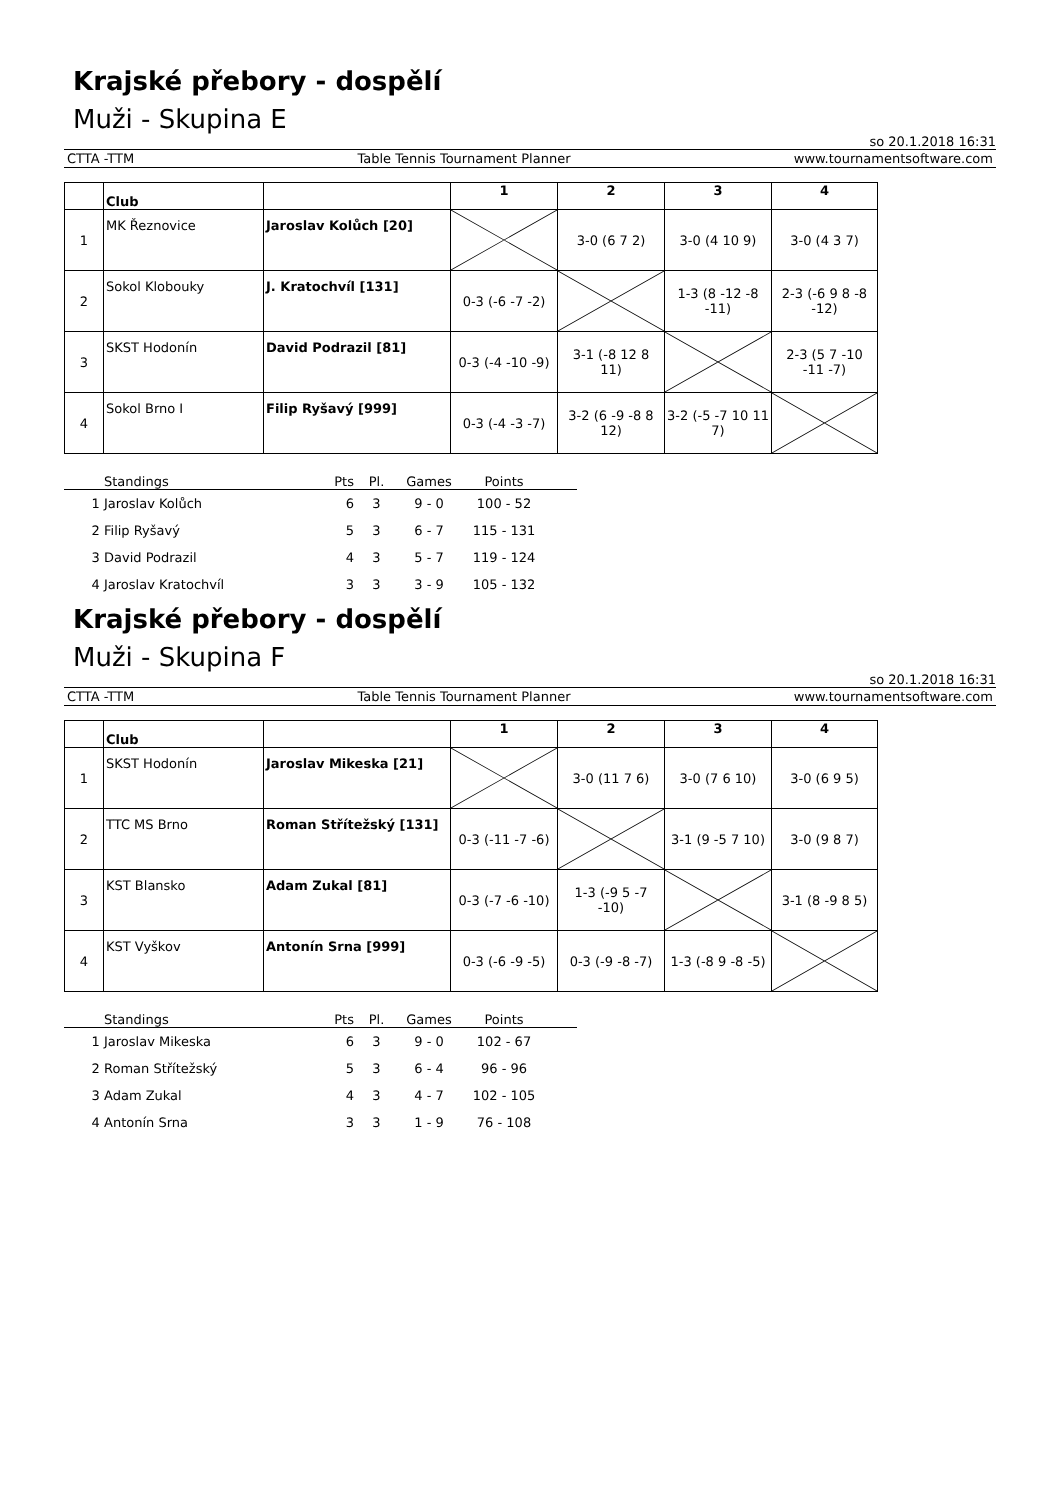Krajské přebory - dospělí
Muži - Skupina E
so 20.1.2018 16:31
CTTA -TTM Table Tennis Tournament Planner www.tournamentsoftware.com
| | Club | | 1 | 2 | 3 | 4 |
| --- | --- | --- | --- | --- | --- | --- |
| 1 | MK Řeznovice | Jaroslav Kolůch [20] | | 3-0 (6 7 2) | 3-0 (4 10 9) | 3-0 (4 3 7) |
| 2 | Sokol Klobouky | J. Kratochvíl [131] | 0-3 (-6 -7 -2) | | 1-3 (8 -12 -8 -11) | 2-3 (-6 9 8 -8 -12) |
| 3 | SKST Hodonín | David Podrazil [81] | 0-3 (-4 -10 -9) | 3-1 (-8 12 8 11) | | 2-3 (5 7 -10 -11 -7) |
| 4 | Sokol Brno I | Filip Ryšavý [999] | 0-3 (-4 -3 -7) | 3-2 (6 -9 -8 8 12) | 3-2 (-5 -7 10 11 7) | |
| | Standings | Pts | Pl. | Games | Points | |
| --- | --- | --- | --- | --- | --- | --- |
| 1 | Jaroslav Kolůch | 6 | 3 | 9 - 0 | 100 - 52 | |
| 2 | Filip Ryšavý | 5 | 3 | 6 - 7 | 115 - 131 | |
| 3 | David Podrazil | 4 | 3 | 5 - 7 | 119 - 124 | |
| 4 | Jaroslav Kratochvíl | 3 | 3 | 3 - 9 | 105 - 132 | |
Krajské přebory - dospělí
Muži - Skupina F
so 20.1.2018 16:31
CTTA -TTM Table Tennis Tournament Planner www.tournamentsoftware.com
| | Club | | 1 | 2 | 3 | 4 |
| --- | --- | --- | --- | --- | --- | --- |
| 1 | SKST Hodonín | Jaroslav Mikeska [21] | | 3-0 (11 7 6) | 3-0 (7 6 10) | 3-0 (6 9 5) |
| 2 | TTC MS Brno | Roman Střítežský [131] | 0-3 (-11 -7 -6) | | 3-1 (9 -5 7 10) | 3-0 (9 8 7) |
| 3 | KST Blansko | Adam Zukal [81] | 0-3 (-7 -6 -10) | 1-3 (-9 5 -7 -10) | | 3-1 (8 -9 8 5) |
| 4 | KST Vyškov | Antonín Srna [999] | 0-3 (-6 -9 -5) | 0-3 (-9 -8 -7) | 1-3 (-8 9 -8 -5) | |
| | Standings | Pts | Pl. | Games | Points | |
| --- | --- | --- | --- | --- | --- | --- |
| 1 | Jaroslav Mikeska | 6 | 3 | 9 - 0 | 102 - 67 | |
| 2 | Roman Střítežský | 5 | 3 | 6 - 4 | 96 - 96 | |
| 3 | Adam Zukal | 4 | 3 | 4 - 7 | 102 - 105 | |
| 4 | Antonín Srna | 3 | 3 | 1 - 9 | 76 - 108 | |